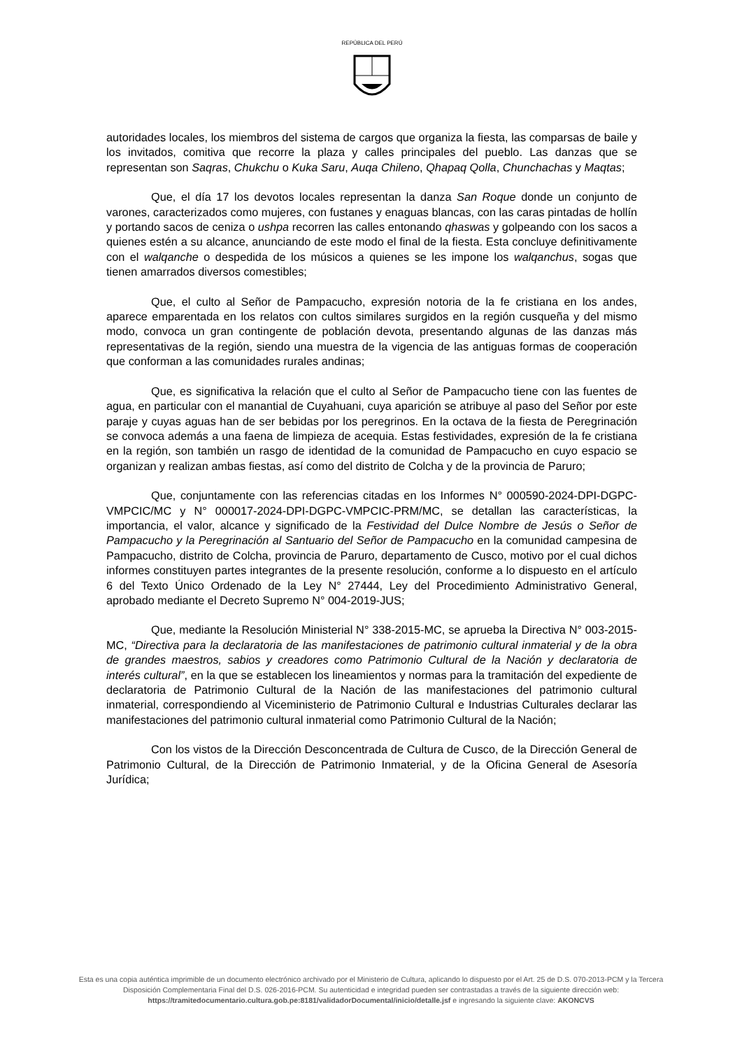REPÚBLICA DEL PERÚ
autoridades locales, los miembros del sistema de cargos que organiza la fiesta, las comparsas de baile y los invitados, comitiva que recorre la plaza y calles principales del pueblo. Las danzas que se representan son Saqras, Chukchu o Kuka Saru, Auqa Chileno, Qhapaq Qolla, Chunchachas y Maqtas;
Que, el día 17 los devotos locales representan la danza San Roque donde un conjunto de varones, caracterizados como mujeres, con fustanes y enaguas blancas, con las caras pintadas de hollín y portando sacos de ceniza o ushpa recorren las calles entonando qhaswas y golpeando con los sacos a quienes estén a su alcance, anunciando de este modo el final de la fiesta. Esta concluye definitivamente con el walqanche o despedida de los músicos a quienes se les impone los walqanchus, sogas que tienen amarrados diversos comestibles;
Que, el culto al Señor de Pampacucho, expresión notoria de la fe cristiana en los andes, aparece emparentada en los relatos con cultos similares surgidos en la región cusqueña y del mismo modo, convoca un gran contingente de población devota, presentando algunas de las danzas más representativas de la región, siendo una muestra de la vigencia de las antiguas formas de cooperación que conforman a las comunidades rurales andinas;
Que, es significativa la relación que el culto al Señor de Pampacucho tiene con las fuentes de agua, en particular con el manantial de Cuyahuani, cuya aparición se atribuye al paso del Señor por este paraje y cuyas aguas han de ser bebidas por los peregrinos. En la octava de la fiesta de Peregrinación se convoca además a una faena de limpieza de acequia. Estas festividades, expresión de la fe cristiana en la región, son también un rasgo de identidad de la comunidad de Pampacucho en cuyo espacio se organizan y realizan ambas fiestas, así como del distrito de Colcha y de la provincia de Paruro;
Que, conjuntamente con las referencias citadas en los Informes N° 000590-2024-DPI-DGPC-VMPCIC/MC y N° 000017-2024-DPI-DGPC-VMPCIC-PRM/MC, se detallan las características, la importancia, el valor, alcance y significado de la Festividad del Dulce Nombre de Jesús o Señor de Pampacucho y la Peregrinación al Santuario del Señor de Pampacucho en la comunidad campesina de Pampacucho, distrito de Colcha, provincia de Paruro, departamento de Cusco, motivo por el cual dichos informes constituyen partes integrantes de la presente resolución, conforme a lo dispuesto en el artículo 6 del Texto Único Ordenado de la Ley N° 27444, Ley del Procedimiento Administrativo General, aprobado mediante el Decreto Supremo N° 004-2019-JUS;
Que, mediante la Resolución Ministerial N° 338-2015-MC, se aprueba la Directiva N° 003-2015-MC, “Directiva para la declaratoria de las manifestaciones de patrimonio cultural inmaterial y de la obra de grandes maestros, sabios y creadores como Patrimonio Cultural de la Nación y declaratoria de interés cultural”, en la que se establecen los lineamientos y normas para la tramitación del expediente de declaratoria de Patrimonio Cultural de la Nación de las manifestaciones del patrimonio cultural inmaterial, correspondiendo al Viceministerio de Patrimonio Cultural e Industrias Culturales declarar las manifestaciones del patrimonio cultural inmaterial como Patrimonio Cultural de la Nación;
Con los vistos de la Dirección Desconcentrada de Cultura de Cusco, de la Dirección General de Patrimonio Cultural, de la Dirección de Patrimonio Inmaterial, y de la Oficina General de Asesoría Jurídica;
Esta es una copia auténtica imprimible de un documento electrónico archivado por el Ministerio de Cultura, aplicando lo dispuesto por el Art. 25 de D.S. 070-2013-PCM y la Tercera Disposición Complementaria Final del D.S. 026-2016-PCM. Su autenticidad e integridad pueden ser contrastadas a través de la siguiente dirección web:
https://tramitedocumentario.cultura.gob.pe:8181/validadorDocumental/inicio/detalle.jsf e ingresando la siguiente clave: AKONCVS